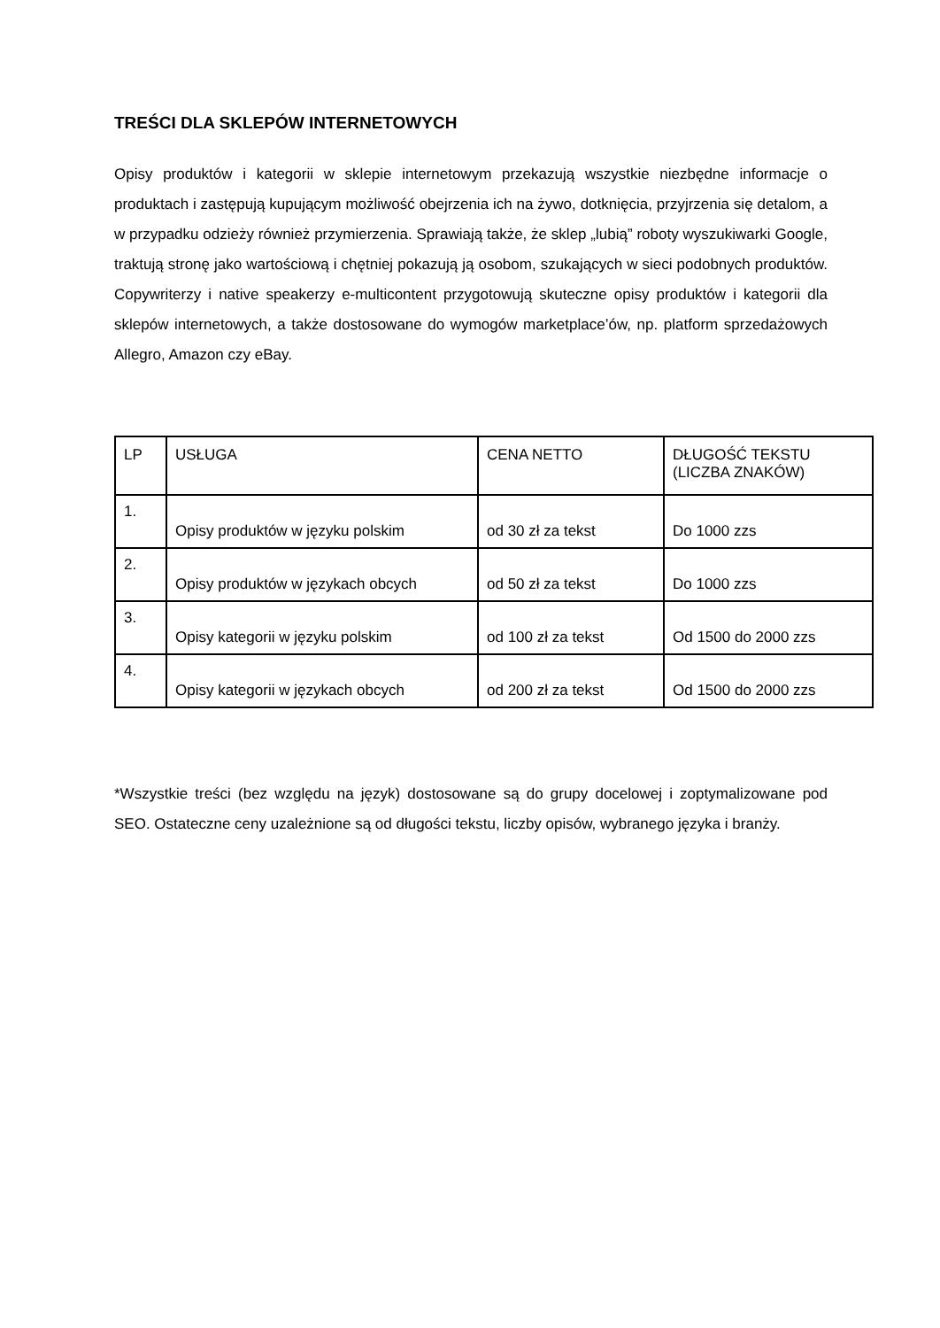TREŚCI DLA SKLEPÓW INTERNETOWYCH
Opisy produktów i kategorii w sklepie internetowym przekazują wszystkie niezbędne informacje o produktach i zastępują kupującym możliwość obejrzenia ich na żywo, dotknięcia, przyjrzenia się detalom, a w przypadku odzieży również przymierzenia. Sprawiają także, że sklep „lubią” roboty wyszukiwarki Google, traktują stronę jako wartościową i chętniej pokazują ją osobom, szukających w sieci podobnych produktów. Copywriterzy i native speakerzy e-multicontent przygotowują skuteczne opisy produktów i kategorii dla sklepów internetowych, a także dostosowane do wymogów marketplace’ów, np. platform sprzedażowych Allegro, Amazon czy eBay.
| LP | USŁUGA | CENA NETTO | DŁUGOŚĆ TEKSTU (LICZBA ZNAKÓW) |
| 1. | Opisy produktów w języku polskim | od 30 zł za tekst | Do 1000 zzs |
| 2. | Opisy produktów w językach obcych | od 50 zł za tekst | Do 1000 zzs |
| 3. | Opisy kategorii w języku polskim | od 100 zł za tekst | Od 1500 do 2000 zzs |
| 4. | Opisy kategorii w językach obcych | od 200 zł za tekst | Od 1500 do 2000 zzs |
*Wszystkie treści (bez względu na język) dostosowane są do grupy docelowej i zoptymalizowane pod SEO. Ostateczne ceny uzależnione są od długości tekstu, liczby opisów, wybranego języka i branży.